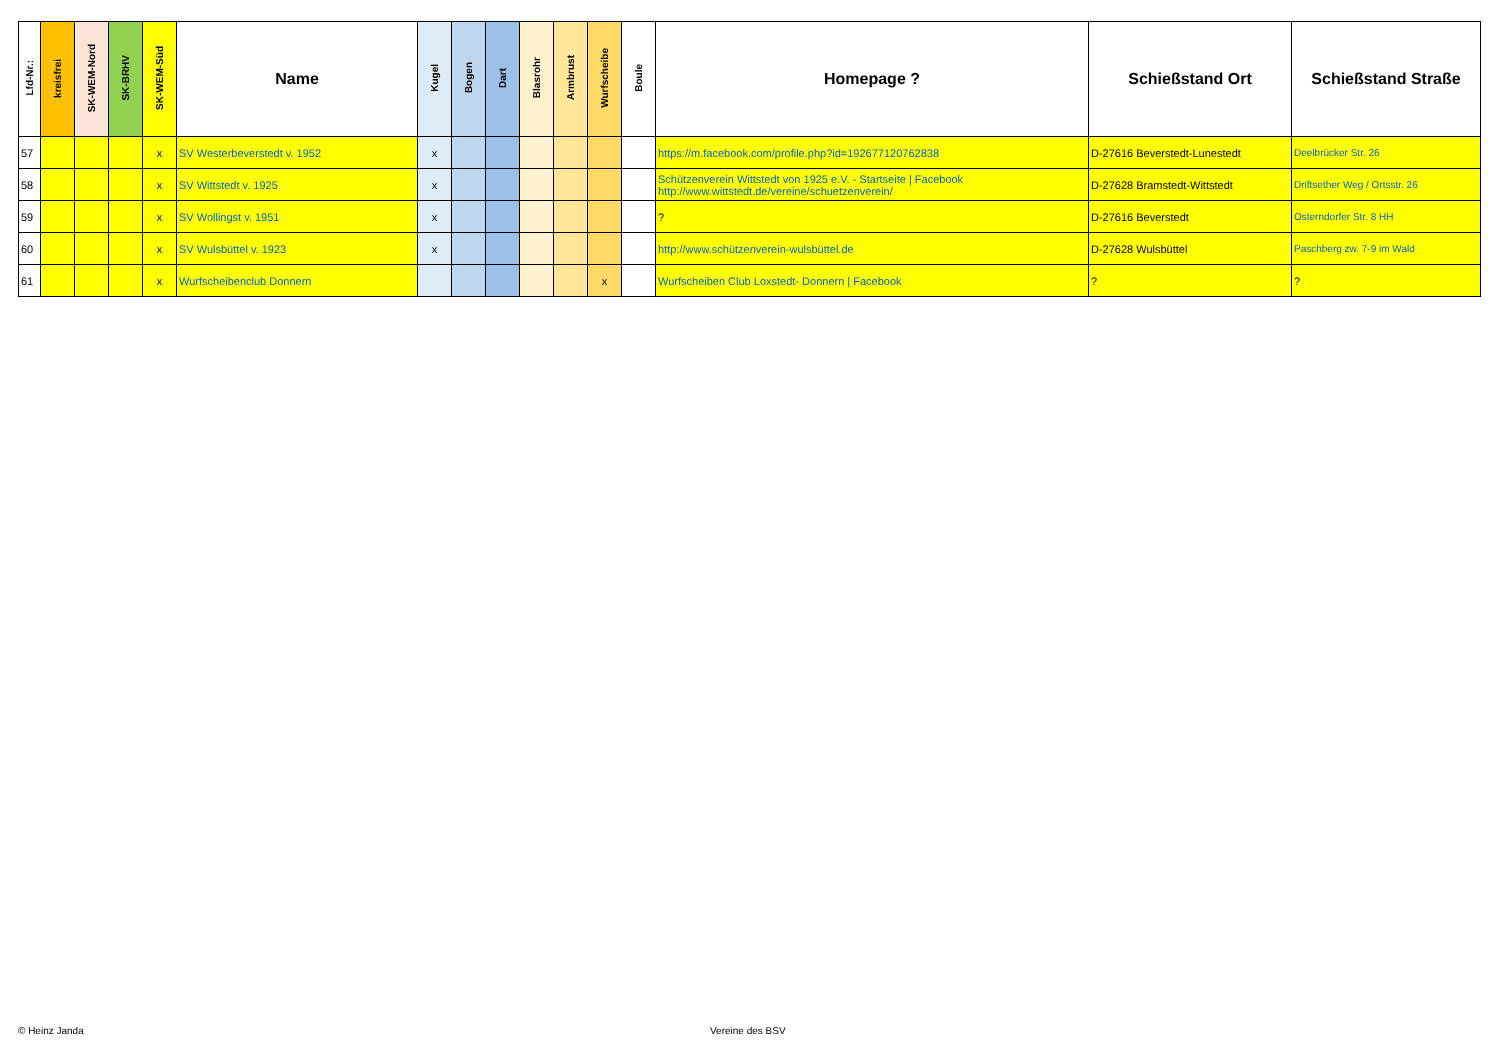| Lfd-Nr.: | kreisfrei | SK-WEM-Nord | SK-BRHV | SK-WEM-Süd | Name | Kugel | Bogen | Dart | Blasrohr | Armbrust | Wurfscheibe | Boule | Homepage ? | Schießstand Ort | Schießstand Straße |
| --- | --- | --- | --- | --- | --- | --- | --- | --- | --- | --- | --- | --- | --- | --- | --- |
| 57 | | | | x | SV Westerbeverstedt v. 1952 | x | | | | | | | https://m.facebook.com/profile.php?id=192677120762838 | D-27616 Beverstedt-Lunestedt | Deelbrücker Str. 26 |
| 58 | | | | x | SV Wittstedt v. 1925 | x | | | | | | | Schützenverein Wittstedt von 1925 e.V. - Startseite / Facebook http://www.wittstedt.de/vereine/schuetzenverein/ | D-27628 Bramstedt-Wittstedt | Driftsether Weg / Ortsstr. 26 |
| 59 | | | | x | SV Wollingst v. 1951 | x | | | | | | | ? | D-27616 Beverstedt | Osterndorfer Str. 8 HH |
| 60 | | | | x | SV Wulsbüttel v. 1923 | x | | | | | | | http://www.schützenverein-wulsbüttel.de | D-27628 Wulsbüttel | Paschberg zw. 7-9 im Wald |
| 61 | | | | x | Wurfscheibenclub Donnern | | | | | | x | | Wurfscheiben Club Loxstedt- Donnern / Facebook | ? | ? |
© Heinz Janda Vereine des BSV